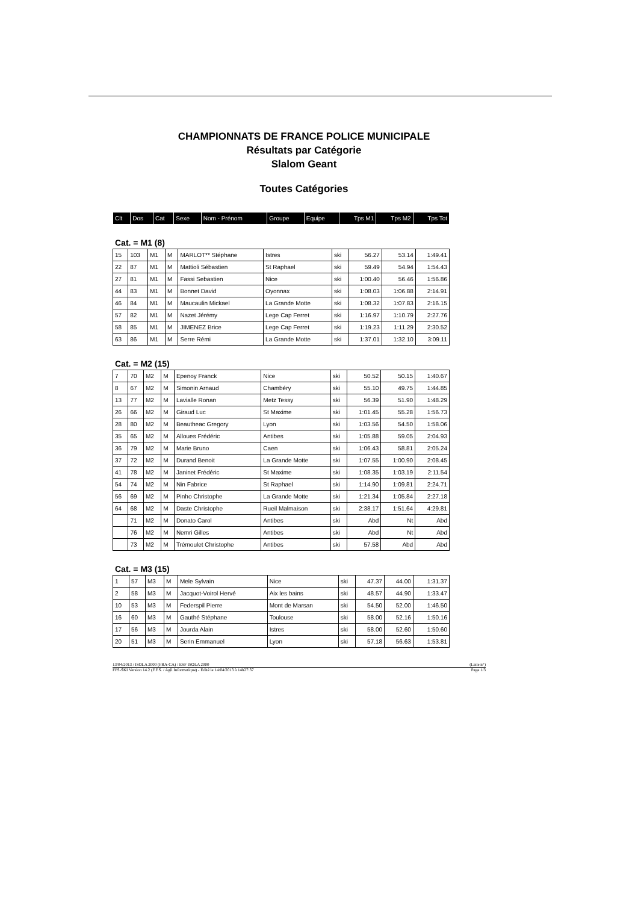CHAMPIONNATS DE FRANCE POLICE MUNICIPALE
Résultats par Catégorie
Slalom Geant
Toutes Catégories
| Clt | Dos | Cat | Sexe | Nom - Prénom | Groupe | Equipe | Tps M1 | Tps M2 | Tps Tot |
| --- | --- | --- | --- | --- | --- | --- | --- | --- | --- |
Cat. = M1 (8)
| 15 | 103 | M1 | M | MARLOT** Stéphane | Istres | ski | 56.27 | 53.14 | 1:49.41 |
| 22 | 87 | M1 | M | Mattioli Sébastien | St Raphael | ski | 59.49 | 54.94 | 1:54.43 |
| 27 | 81 | M1 | M | Fassi Sebastien | Nice | ski | 1:00.40 | 56.46 | 1:56.86 |
| 44 | 83 | M1 | M | Bonnet David | Oyonnax | ski | 1:08.03 | 1:06.88 | 2:14.91 |
| 46 | 84 | M1 | M | Maucaulin Mickael | La Grande Motte | ski | 1:08.32 | 1:07.83 | 2:16.15 |
| 57 | 82 | M1 | M | Nazet Jérémy | Lege Cap Ferret | ski | 1:16.97 | 1:10.79 | 2:27.76 |
| 58 | 85 | M1 | M | JIMENEZ Brice | Lege Cap Ferret | ski | 1:19.23 | 1:11.29 | 2:30.52 |
| 63 | 86 | M1 | M | Serre Rémi | La Grande Motte | ski | 1:37.01 | 1:32.10 | 3:09.11 |
Cat. = M2 (15)
| 7 | 70 | M2 | M | Epenoy Franck | Nice | ski | 50.52 | 50.15 | 1:40.67 |
| 8 | 67 | M2 | M | Simonin Arnaud | Chambéry | ski | 55.10 | 49.75 | 1:44.85 |
| 13 | 77 | M2 | M | Lavialle Ronan | Metz Tessy | ski | 56.39 | 51.90 | 1:48.29 |
| 26 | 66 | M2 | M | Giraud Luc | St Maxime | ski | 1:01.45 | 55.28 | 1:56.73 |
| 28 | 80 | M2 | M | Beautheac Gregory | Lyon | ski | 1:03.56 | 54.50 | 1:58.06 |
| 35 | 65 | M2 | M | Alloues Frédéric | Antibes | ski | 1:05.88 | 59.05 | 2:04.93 |
| 36 | 79 | M2 | M | Marie Bruno | Caen | ski | 1:06.43 | 58.81 | 2:05.24 |
| 37 | 72 | M2 | M | Durand Benoit | La Grande Motte | ski | 1:07.55 | 1:00.90 | 2:08.45 |
| 41 | 78 | M2 | M | Janinet Frédéric | St Maxime | ski | 1:08.35 | 1:03.19 | 2:11.54 |
| 54 | 74 | M2 | M | Nin Fabrice | St Raphael | ski | 1:14.90 | 1:09.81 | 2:24.71 |
| 56 | 69 | M2 | M | Pinho Christophe | La Grande Motte | ski | 1:21.34 | 1:05.84 | 2:27.18 |
| 64 | 68 | M2 | M | Daste Christophe | Rueil Malmaison | ski | 2:38.17 | 1:51.64 | 4:29.81 |
| | 71 | M2 | M | Donato Carol | Antibes | ski | Abd | Nt | Abd |
| | 76 | M2 | M | Nemri Gilles | Antibes | ski | Abd | Nt | Abd |
| | 73 | M2 | M | Trémoulet Christophe | Antibes | ski | 57.58 | Abd | Abd |
Cat. = M3 (15)
| 1 | 57 | M3 | M | Mele Sylvain | Nice | ski | 47.37 | 44.00 | 1:31.37 |
| 2 | 58 | M3 | M | Jacquot-Voirol Hervé | Aix les bains | ski | 48.57 | 44.90 | 1:33.47 |
| 10 | 53 | M3 | M | Federspil Pierre | Mont de Marsan | ski | 54.50 | 52.00 | 1:46.50 |
| 16 | 60 | M3 | M | Gauthé Stéphane | Toulouse | ski | 58.00 | 52.16 | 1:50.16 |
| 17 | 56 | M3 | M | Jourda Alain | Istres | ski | 58.00 | 52.60 | 1:50.60 |
| 20 | 51 | M3 | M | Serin Emmanuel | Lyon | ski | 57.18 | 56.63 | 1:53.81 |
13/04/2013 / ISOLA 2000 (FRA-CA) / ESF ISOLA 2000 (Liste n°)
FFS-SKI Version 14.2 (F.F.S. / Agil Informatique) - Edité le 14/04/2013 à 14h27:37 Page 1/3